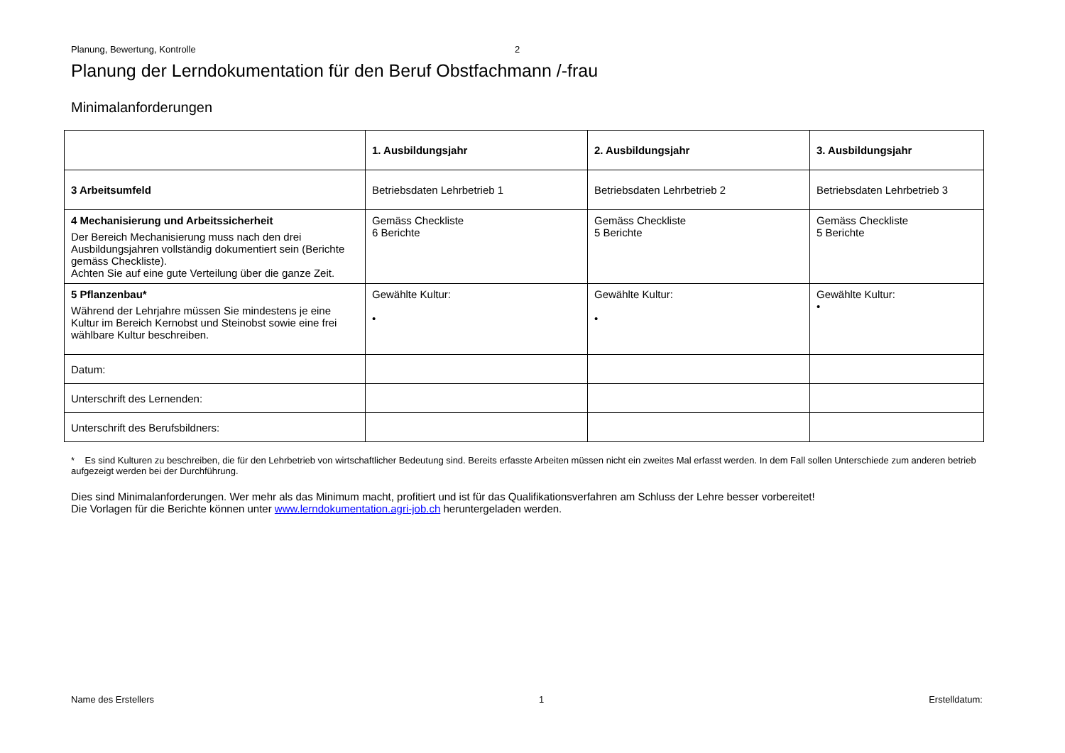Planung, Bewertung, Kontrolle 2
Planung der Lerndokumentation für den Beruf Obstfachmann /-frau
Minimalanforderungen
| | 1. Ausbildungsjahr | 2. Ausbildungsjahr | 3. Ausbildungsjahr |
| --- | --- | --- | --- |
| 3 Arbeitsumfeld | Betriebsdaten Lehrbetrieb 1 | Betriebsdaten Lehrbetrieb 2 | Betriebsdaten Lehrbetrieb 3 |
| 4 Mechanisierung und Arbeitssicherheit Der Bereich Mechanisierung muss nach den drei Ausbildungsjahren vollständig dokumentiert sein (Berichte gemäss Checkliste). Achten Sie auf eine gute Verteilung über die ganze Zeit. | Gemäss Checkliste 6 Berichte | Gemäss Checkliste 5 Berichte | Gemäss Checkliste 5 Berichte |
| 5 Pflanzenbau* Während der Lehrjahre müssen Sie mindestens je eine Kultur im Bereich Kernobst und Steinobst sowie eine frei wählbare Kultur beschreiben. | Gewählte Kultur: • | Gewählte Kultur: • | Gewählte Kultur: • |
| Datum: | | | |
| Unterschrift des Lernenden: | | | |
| Unterschrift des Berufsbildners: | | | |
* Es sind Kulturen zu beschreiben, die für den Lehrbetrieb von wirtschaftlicher Bedeutung sind. Bereits erfasste Arbeiten müssen nicht ein zweites Mal erfasst werden. In dem Fall sollen Unterschiede zum anderen betrieb aufgezeigt werden bei der Durchführung.
Dies sind Minimalanforderungen. Wer mehr als das Minimum macht, profitiert und ist für das Qualifikationsverfahren am Schluss der Lehre besser vorbereitet!
Die Vorlagen für die Berichte können unter www.lerndokumentation.agri-job.ch heruntergeladen werden.
Name des Erstellers 1 Erstelldatum: